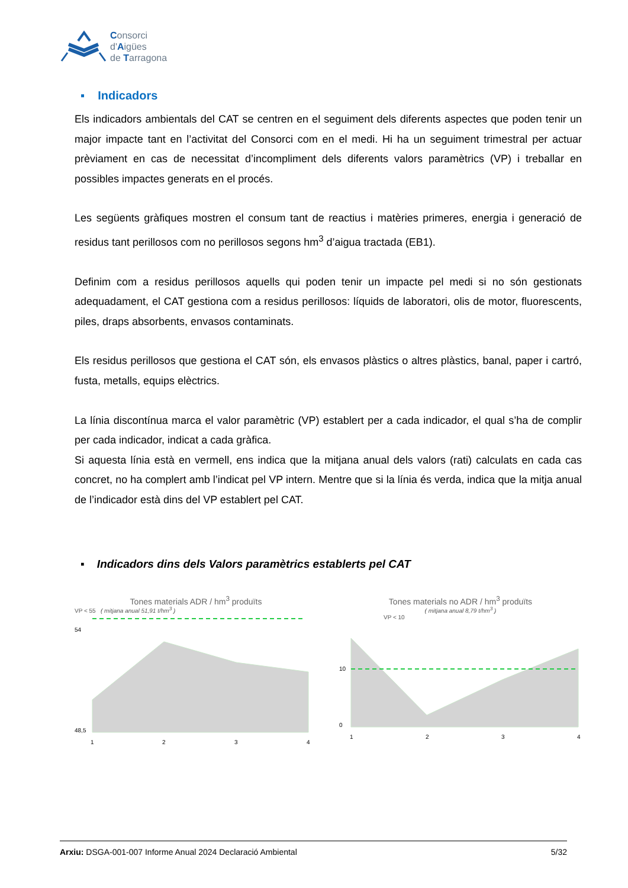Consorci
d'Aigües
de Tarragona
▪ Indicadors
Els indicadors ambientals del CAT se centren en el seguiment dels diferents aspectes que poden tenir un major impacte tant en l’activitat del Consorci com en el medi. Hi ha un seguiment trimestral per actuar prèviament en cas de necessitat d’incompliment dels diferents valors paramètrics (VP) i treballar en possibles impactes generats en el procés.
Les següents gràfiques mostren el consum tant de reactius i matèries primeres, energia i generació de residus tant perillosos com no perillosos segons hm<sup>3</sup> d’aigua tractada (EB1).
Definim com a residus perillosos aquells qui poden tenir un impacte pel medi si no són gestionats adequadament, el CAT gestiona com a residus perillosos: líquids de laboratori, olis de motor, fluorescents, piles, draps absorbents, envasos contaminats.
Els residus perillosos que gestiona el CAT són, els envasos plàstics o altres plàstics, banal, paper i cartró, fusta, metalls, equips elèctrics.
La línia discontínua marca el valor paramètric (VP) establert per a cada indicador, el qual s’ha de complir per cada indicador, indicat a cada gràfica.
Si aquesta línia està en vermell, ens indica que la mitjana anual dels valors (rati) calculats en cada cas concret, no ha complert amb l’indicat pel VP intern. Mentre que si la línia és verda, indica que la mitja anual de l’indicador està dins del VP establert pel CAT.
▪ Indicadors dins dels Valors paramètrics establerts pel CAT
Tones materials ADR / hm<sup>3</sup> produïts
VP < 55 ( mitjana anual 51,91 t/hm<sup>3</sup> )
48,5
54
1
2
3
4
Tones materials no ADR / hm<sup>3</sup> produïts
( mitjana anual 8,79 t/hm<sup>3</sup> )
VP < 10
0
10
1
2
3
4
Arxiu: DSGA-001-007 Informe Anual 2024 Declaració Ambiental 5/32